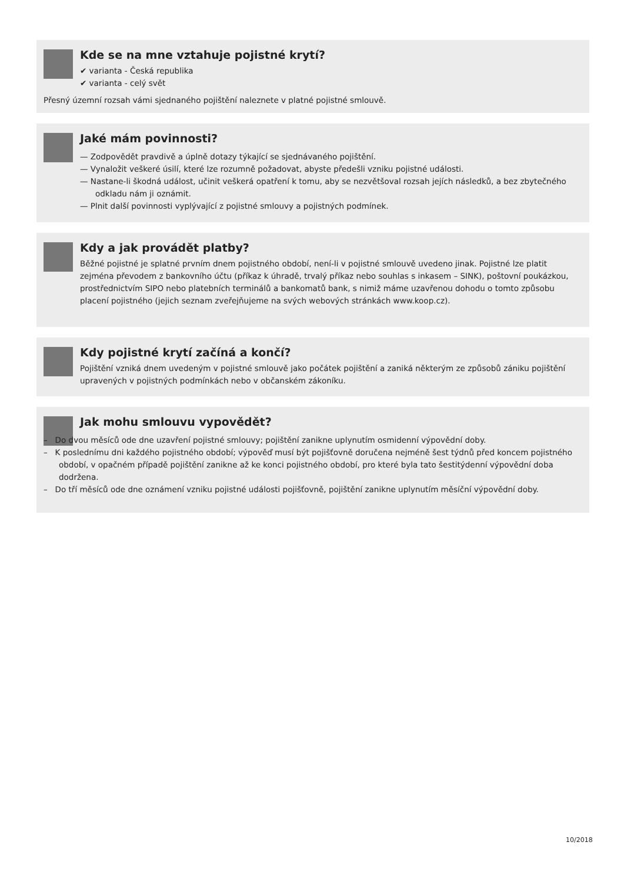Kde se na mne vztahuje pojistné krytí?
✔ varianta - Česká republika
✔ varianta - celý svět
Přesný územní rozsah vámi sjednaného pojištění naleznete v platné pojistné smlouvě.
Jaké mám povinnosti?
— Zodpovědět pravdivě a úplně dotazy týkající se sjednávaného pojištění.
— Vynaložit veškeré úsilí, které lze rozumně požadovat, abyste předešli vzniku pojistné události.
— Nastane-li škodná událost, učinit veškerá opatření k tomu, aby se nezvětšoval rozsah jejích následků, a bez zbytečného odkladu nám ji oznámit.
— Plnit další povinnosti vyplývající z pojistné smlouvy a pojistných podmínek.
Kdy a jak provádět platby?
Běžné pojistné je splatné prvním dnem pojistného období, není-li v pojistné smlouvě uvedeno jinak. Pojistné lze platit zejména převodem z bankovního účtu (příkaz k úhradě, trvalý příkaz nebo souhlas s inkasem – SINK), poštovní poukázkou, prostřednictvím SIPO nebo platebních terminálů a bankomatů bank, s nimiž máme uzavřenou dohodu o tomto způsobu placení pojistného (jejich seznam zveřejňujeme na svých webových stránkách www.koop.cz).
Kdy pojistné krytí začíná a končí?
Pojištění vzniká dnem uvedeným v pojistné smlouvě jako počátek pojištění a zaniká některým ze způsobů zániku pojištění upravených v pojistných podmínkách nebo v občanském zákoníku.
Jak mohu smlouvu vypovědět?
– Do dvou měsíců ode dne uzavření pojistné smlouvy; pojištění zanikne uplynutím osmidenní výpovědní doby.
– K poslednímu dni každého pojistného období; výpověď musí být pojišťovně doručena nejméně šest týdnů před koncem pojistného období, v opačném případě pojištění zanikne až ke konci pojistného období, pro které byla tato šestitýdenní výpovědní doba dodržena.
– Do tří měsíců ode dne oznámení vzniku pojistné události pojišťovně, pojištění zanikne uplynutím měsíční výpovědní doby.
10/2018